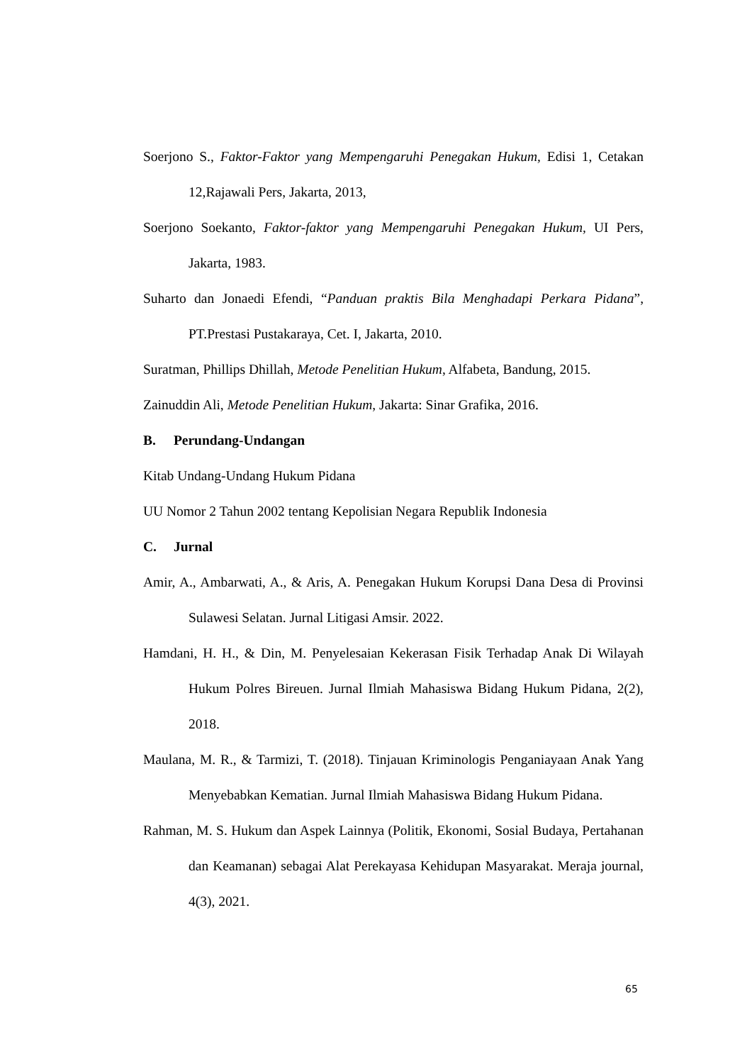Soerjono S., Faktor-Faktor yang Mempengaruhi Penegakan Hukum, Edisi 1, Cetakan 12,Rajawali Pers, Jakarta, 2013,
Soerjono Soekanto, Faktor-faktor yang Mempengaruhi Penegakan Hukum, UI Pers, Jakarta, 1983.
Suharto dan Jonaedi Efendi, “Panduan praktis Bila Menghadapi Perkara Pidana”, PT.Prestasi Pustakaraya, Cet. I, Jakarta, 2010.
Suratman, Phillips Dhillah, Metode Penelitian Hukum, Alfabeta, Bandung, 2015.
Zainuddin Ali, Metode Penelitian Hukum, Jakarta: Sinar Grafika, 2016.
B. Perundang-Undangan
Kitab Undang-Undang Hukum Pidana
UU Nomor 2 Tahun 2002 tentang Kepolisian Negara Republik Indonesia
C. Jurnal
Amir, A., Ambarwati, A., & Aris, A. Penegakan Hukum Korupsi Dana Desa di Provinsi Sulawesi Selatan. Jurnal Litigasi Amsir. 2022.
Hamdani, H. H., & Din, M. Penyelesaian Kekerasan Fisik Terhadap Anak Di Wilayah Hukum Polres Bireuen. Jurnal Ilmiah Mahasiswa Bidang Hukum Pidana, 2(2), 2018.
Maulana, M. R., & Tarmizi, T. (2018). Tinjauan Kriminologis Penganiayaan Anak Yang Menyebabkan Kematian. Jurnal Ilmiah Mahasiswa Bidang Hukum Pidana.
Rahman, M. S. Hukum dan Aspek Lainnya (Politik, Ekonomi, Sosial Budaya, Pertahanan dan Keamanan) sebagai Alat Perekayasa Kehidupan Masyarakat. Meraja journal, 4(3), 2021.
65